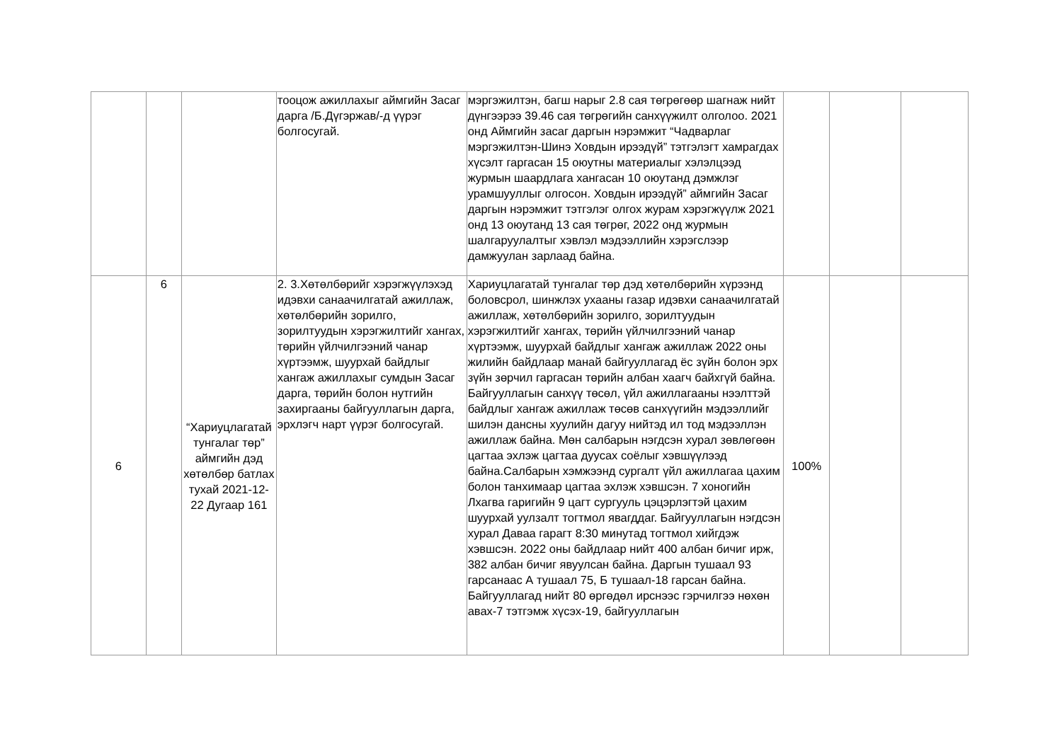| | | | тооцож ажиллахыг аймгийн Засаг дарга /Б.Дүгэржав/-д үүрэг болгосугай. | мэргэжилтэн, багш нарыг 2.8 сая төгрөгөөр шагнаж нийт дүнгээрээ 39.46 сая төгрөгийн санхүүжилт олголоо. 2021 онд Аймгийн засаг даргын нэрэмжит “Чадварлаг мэргэжилтэн-Шинэ Ховдын ирээдүй” тэтгэлэгт хамрагдах хүсэлт гаргасан 15 оюутны материалыг хэлэлцээд журмын шаардлага хангасан 10 оюутанд дэмжлэг урамшууллыг олгосон. Ховдын ирээдүй” аймгийн Засаг даргын нэрэмжит тэтгэлэг олгох журам хэрэгжүүлж 2021 онд 13 оюутанд 13 сая төгрөг, 2022 онд журмын шалгаруулалтыг хэвлэл мэдээллийн хэрэгслээр дамжуулан зарлаад байна. | | | |
| 6 | 6 | “Хариуцлагатай тунгалаг төр” аймгийн дэд хөтөлбөр батлах тухай 2021-12-22 Дугаар 161 | 2. 3.Хөтөлбөрийг хэрэгжүүлэхэд идэвхи санаачилгатай ажиллаж, хөтөлбөрийн зорилго, зорилтуудын хэрэгжилтийг хангах, төрийн үйлчилгээний чанар хүртээмж, шуурхай байдлыг хангаж ажиллахыг сумдын Засаг дарга, төрийн болон нутгийн захиргааны байгууллагын дарга, эрхлэгч нарт үүрэг болгосугай. | Хариуцлагатай тунгалаг төр дэд хөтөлбөрийн хүрээнд боловсрол, шинжлэх ухааны газар идэвхи санаачилгатай ажиллаж, хөтөлбөрийн зорилго, зорилтуудын хэрэгжилтийг хангах, төрийн үйлчилгээний чанар хүртээмж, шуурхай байдлыг хангаж ажиллаж 2022 оны жилийн байдлаар манай байгууллагад ёс зүйн болон эрх зүйн зөрчил гаргасан төрийн албан хаагч байхгүй байна. Байгууллагын санхүү төсөл, үйл ажиллагааны нээлттэй байдлыг хангаж ажиллаж төсөв санхүүгийн мэдээллийг шилэн дансны хуулийн дагуу нийтэд ил тод мэдээллэн ажиллаж байна. Мөн салбарын нэгдсэн хурал зөвлөгөөн цагтаа эхлэж цагтаа дуусах соёлыг хэвшүүлээд байна.Салбарын хэмжээнд сургалт үйл ажиллагаа цахим болон танхимаар цагтаа эхлэж хэвшсэн. 7 хоногийн Лхагва гаригийн 9 цагт сургууль цэцэрлэгтэй цахим шуурхай уулзалт тогтмол явагддаг. Байгууллагын нэгдсэн хурал Даваа гарагт 8:30 минутад тогтмол хийгдэж хэвшсэн. 2022 оны байдлаар нийт 400 албан бичиг ирж, 382 албан бичиг явуулсан байна. Даргын тушаал 93 гарсанаас А тушаал 75, Б тушаал-18 гарсан байна. Байгууллагад нийт 80 өргөдөл ирснээс гэрчилгээ нөхөн авах-7 тэтгэмж хүсэх-19, байгууллагын | 100% | | |